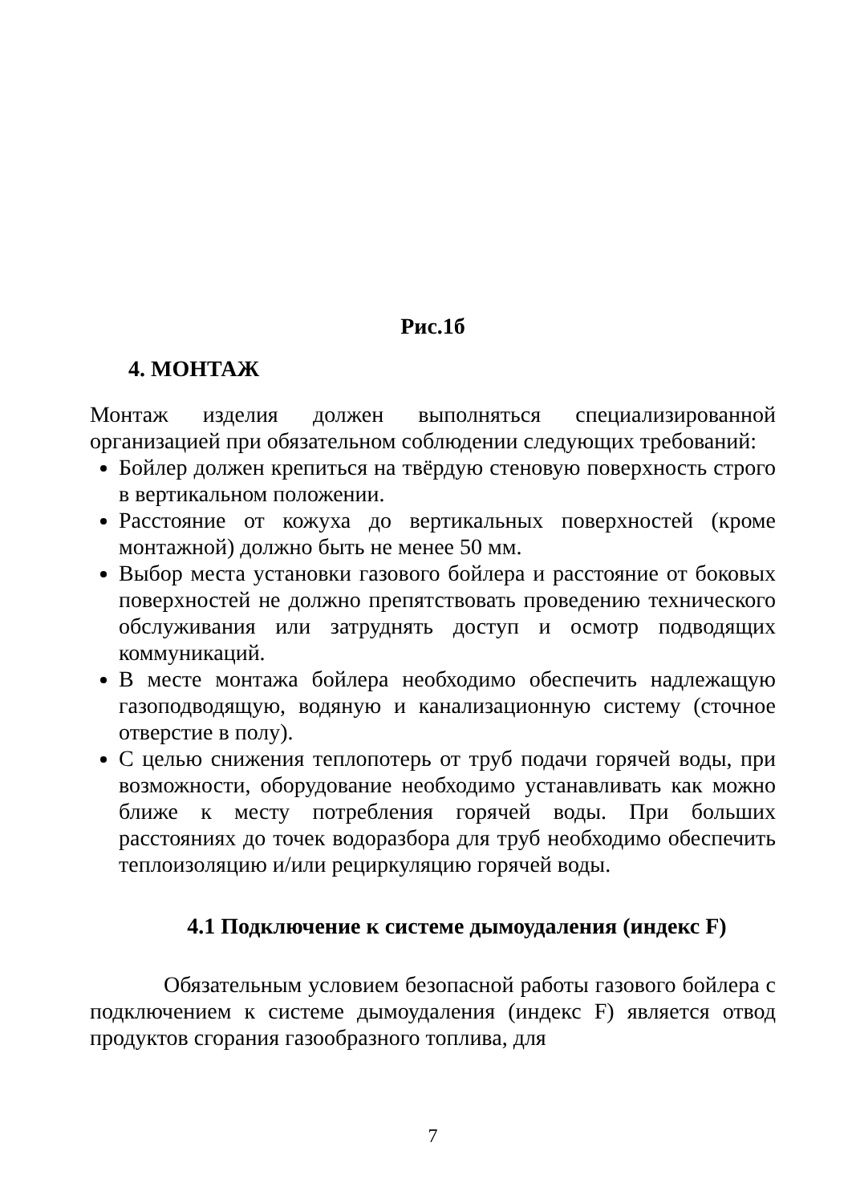Рис.1б
4. МОНТАЖ
Монтаж изделия должен выполняться специализированной организацией при обязательном соблюдении следующих требований:
Бойлер должен крепиться на твёрдую стеновую поверхность строго в вертикальном положении.
Расстояние от кожуха до вертикальных поверхностей (кроме монтажной) должно быть не менее 50 мм.
Выбор места установки газового бойлера и расстояние от боковых поверхностей не должно препятствовать проведению технического обслуживания или затруднять доступ и осмотр подводящих коммуникаций.
В месте монтажа бойлера необходимо обеспечить надлежащую газоподводящую, водяную и канализационную систему (сточное отверстие в полу).
С целью снижения теплопотерь от труб подачи горячей воды, при возможности, оборудование необходимо устанавливать как можно ближе к месту потребления горячей воды. При больших расстояниях до точек водоразбора для труб необходимо обеспечить теплоизоляцию и/или рециркуляцию горячей воды.
4.1 Подключение к системе дымоудаления (индекс F)
Обязательным условием безопасной работы газового бойлера с подключением к системе дымоудаления (индекс F) является отвод продуктов сгорания газообразного топлива, для
7